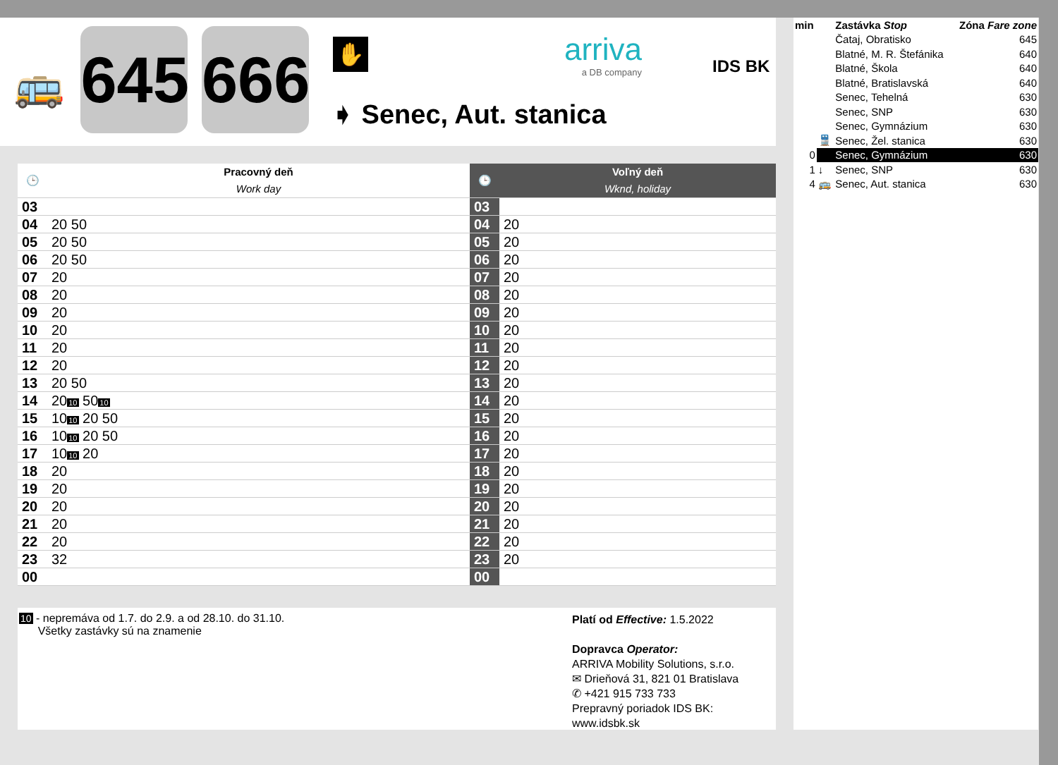🚌
645
666
✋
➧ Senec, Aut. stanica
arriva
a DB company
IDS BK
| 🕒 | Pracovný deň Work day | 🕒 | Voľný deň Wknd, holiday |
| --- | --- | --- | --- |
| 03 | | 03 | |
| 04 | 20 50 | 04 | 20 |
| 05 | 20 50 | 05 | 20 |
| 06 | 20 50 | 06 | 20 |
| 07 | 20 | 07 | 20 |
| 08 | 20 | 08 | 20 |
| 09 | 20 | 09 | 20 |
| 10 | 20 | 10 | 20 |
| 11 | 20 | 11 | 20 |
| 12 | 20 | 12 | 20 |
| 13 | 20 50 | 13 | 20 |
| 14 | 20 10 50 10 | 14 | 20 |
| 15 | 10 10 20 50 | 15 | 20 |
| 16 | 10 10 20 50 | 16 | 20 |
| 17 | 10 10 20 | 17 | 20 |
| 18 | 20 | 18 | 20 |
| 19 | 20 | 19 | 20 |
| 20 | 20 | 20 | 20 |
| 21 | 20 | 21 | 20 |
| 22 | 20 | 22 | 20 |
| 23 | 32 | 23 | 20 |
| 00 | | 00 | |
10 - nepremáva od 1.7. do 2.9. a od 28.10. do 31.10.
Všetky zastávky sú na znamenie
Platí od Effective: 1.5.2022
Dopravca Operator:
ARRIVA Mobility Solutions, s.r.o.
✉ Drieňová 31, 821 01 Bratislava
✆ +421 915 733 733
Prepravný poriadok IDS BK:
www.idsbk.sk
| min | | Zastávka Stop | Zóna Fare zone |
| | | Čataj, Obratisko | 645 |
| | | Blatné, M. R. Štefánika | 640 |
| | | Blatné, Škola | 640 |
| | | Blatné, Bratislavská | 640 |
| | | Senec, Tehelná | 630 |
| | | Senec, SNP | 630 |
| | | Senec, Gymnázium | 630 |
| | 🚆 | Senec, Žel. stanica | 630 |
| 0 | | Senec, Gymnázium | 630 |
| 1 | ↓ | Senec, SNP | 630 |
| 4 | 🚌 | Senec, Aut. stanica | 630 |